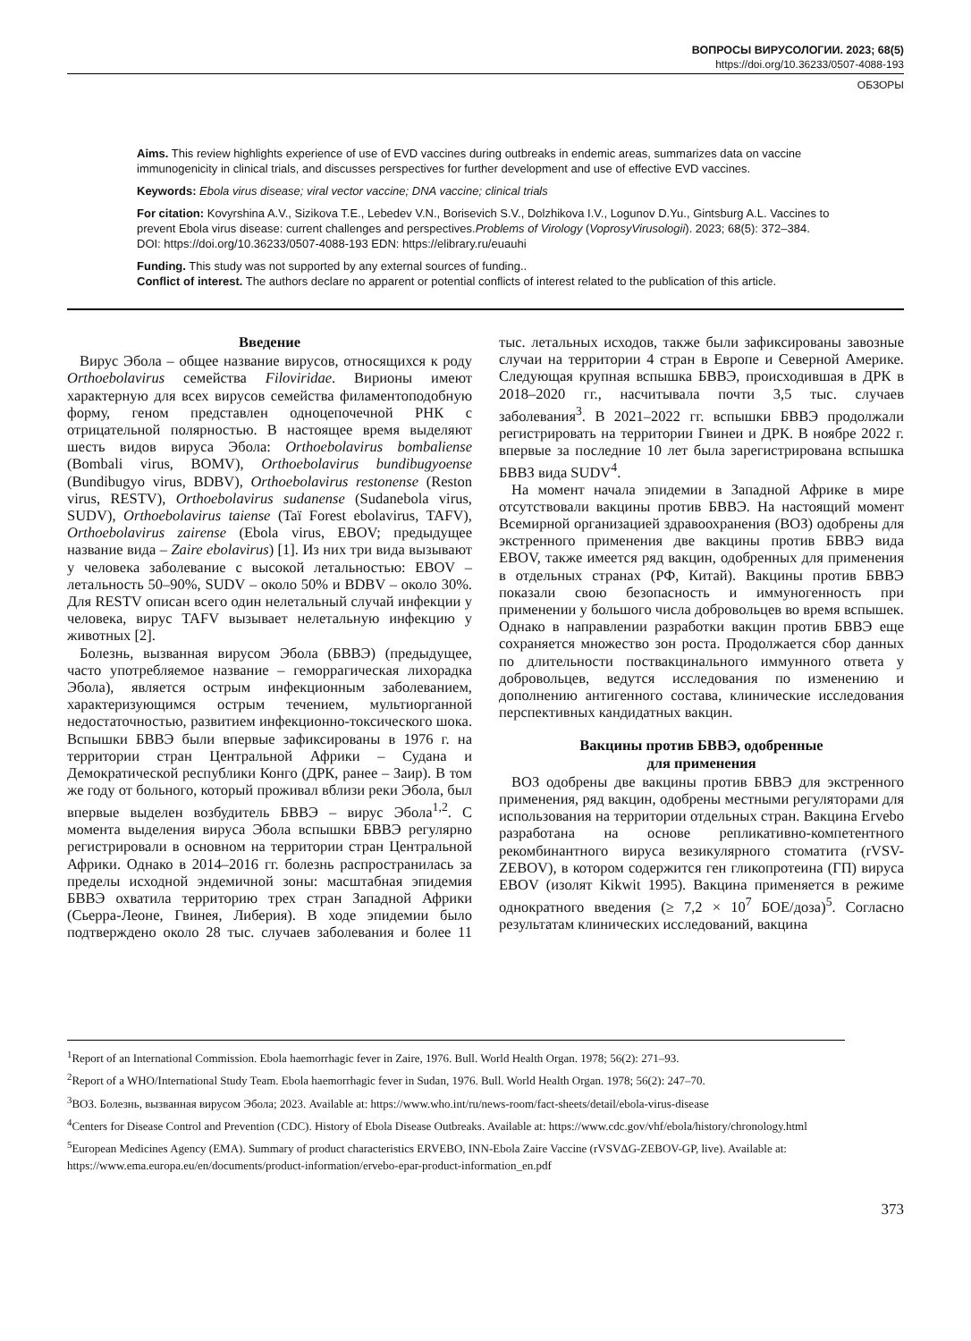ВОПРОСЫ ВИРУСОЛОГИИ. 2023; 68(5)
https://doi.org/10.36233/0507-4088-193
ОБЗОРЫ
Aims. This review highlights experience of use of EVD vaccines during outbreaks in endemic areas, summarizes data on vaccine immunogenicity in clinical trials, and discusses perspectives for further development and use of effective EVD vaccines.
Keywords: Ebola virus disease; viral vector vaccine; DNA vaccine; clinical trials
For citation: Kovyrshina A.V., Sizikova T.E., Lebedev V.N., Borisevich S.V., Dolzhikova I.V., Logunov D.Yu., Gintsburg A.L. Vaccines to prevent Ebola virus disease: current challenges and perspectives.Problems of Virology (VoprosyVirusologii). 2023; 68(5): 372–384. DOI: https://doi.org/10.36233/0507-4088-193 EDN: https://elibrary.ru/euauhi
Funding. This study was not supported by any external sources of funding..
Conflict of interest. The authors declare no apparent or potential conflicts of interest related to the publication of this article.
Введение
Вирус Эбола – общее название вирусов, относящихся к роду Orthoebolavirus семейства Filoviridae. Вирионы имеют характерную для всех вирусов семейства филаментоподобную форму, геном представлен одноцепочечной РНК с отрицательной полярностью. В настоящее время выделяют шесть видов вируса Эбола: Orthoebolavirus bombaliense (Bombali virus, BOMV), Orthoebolavirus bundibugyoense (Bundibugyo virus, BDBV), Orthoebolavirus restonense (Reston virus, RESTV), Orthoebolavirus sudanense (Sudanebola virus, SUDV), Orthoebolavirus taiense (Taï Forest ebolavirus, TAFV), Orthoebolavirus zairense (Ebola virus, EBOV; предыдущее название вида – Zaire ebolavirus) [1]. Из них три вида вызывают у человека заболевание с высокой летальностью: EBOV – летальность 50–90%, SUDV – около 50% и BDBV – около 30%. Для RESTV описан всего один нелетальный случай инфекции у человека, вирус TAFV вызывает нелетальную инфекцию у животных [2].
Болезнь, вызванная вирусом Эбола (БВВЭ) (предыдущее, часто употребляемое название – геморрагическая лихорадка Эбола), является острым инфекционным заболеванием, характеризующимся острым течением, мультиорганной недостаточностью, развитием инфекционно-токсического шока. Вспышки БВВЭ были впервые зафиксированы в 1976 г. на территории стран Центральной Африки – Судана и Демократической республики Конго (ДРК, ранее – Заир). В том же году от больного, который проживал вблизи реки Эбола, был впервые выделен возбудитель БВВЭ – вирус Эбола<sup>1,2</sup>. С момента выделения вируса Эбола вспышки БВВЭ регулярно регистрировали в основном на территории стран Центральной Африки. Однако в 2014–2016 гг. болезнь распространилась за пределы исходной эндемичной зоны: масштабная эпидемия БВВЭ охватила территорию трех стран Западной Африки (Сьерра-Леоне, Гвинея, Либерия). В ходе эпидемии было подтверждено около 28 тыс. случаев заболевания и более 11 тыс. летальных исходов, также были зафиксированы завозные случаи на территории 4 стран в Европе и Северной Америке. Следующая крупная вспышка БВВЭ, происходившая в ДРК в 2018–2020 гг., насчитывала почти 3,5 тыс. случаев заболевания<sup>3</sup>. В 2021–2022 гг. вспышки БВВЭ продолжали регистрировать на территории Гвинеи и ДРК. В ноябре 2022 г. впервые за последние 10 лет была зарегистрирована вспышка БВВЗ вида SUDV<sup>4</sup>.
На момент начала эпидемии в Западной Африке в мире отсутствовали вакцины против БВВЭ. На настоящий момент Всемирной организацией здравоохранения (ВОЗ) одобрены для экстренного применения две вакцины против БВВЭ вида EBOV, также имеется ряд вакцин, одобренных для применения в отдельных странах (РФ, Китай). Вакцины против БВВЭ показали свою безопасность и иммуногенность при применении у большого числа добровольцев во время вспышек. Однако в направлении разработки вакцин против БВВЭ еще сохраняется множество зон роста. Продолжается сбор данных по длительности поствакцинального иммунного ответа у добровольцев, ведутся исследования по изменению и дополнению антигенного состава, клинические исследования перспективных кандидатных вакцин.
Вакцины против БВВЭ, одобренные
для применения
ВОЗ одобрены две вакцины против БВВЭ для экстренного применения, ряд вакцин, одобрены местными регуляторами для использования на территории отдельных стран. Вакцина Ervebo разработана на основе репликативно-компетентного рекомбинантного вируса везикулярного стоматита (rVSV-ZEBOV), в котором содержится ген гликопротеина (ГП) вируса EBOV (изолят Kikwit 1995). Вакцина применяется в режиме однократного введения (≥ 7,2 × 10<sup>7</sup> БОЕ/доза)<sup>5</sup>. Согласно результатам клинических исследований, вакцина
<sup>1</sup> Report of an International Commission. Ebola haemorrhagic fever in Zaire, 1976. Bull. World Health Organ. 1978; 56(2): 271–93.
<sup>2</sup> Report of a WHO/International Study Team. Ebola haemorrhagic fever in Sudan, 1976. Bull. World Health Organ. 1978; 56(2): 247–70.
<sup>3</sup> ВОЗ. Болезнь, вызванная вирусом Эбола; 2023. Available at: https://www.who.int/ru/news-room/fact-sheets/detail/ebola-virus-disease
<sup>4</sup> Centers for Disease Control and Prevention (CDC). History of Ebola Disease Outbreaks. Available at: https://www.cdc.gov/vhf/ebola/history/chronology.html
<sup>5</sup> European Medicines Agency (EMA). Summary of product characteristics ERVEBO, INN-Ebola Zaire Vaccine (rVSVΔG-ZEBOV-GP, live). Available at: https://www.ema.europa.eu/en/documents/product-information/ervebo-epar-product-information_en.pdf
373